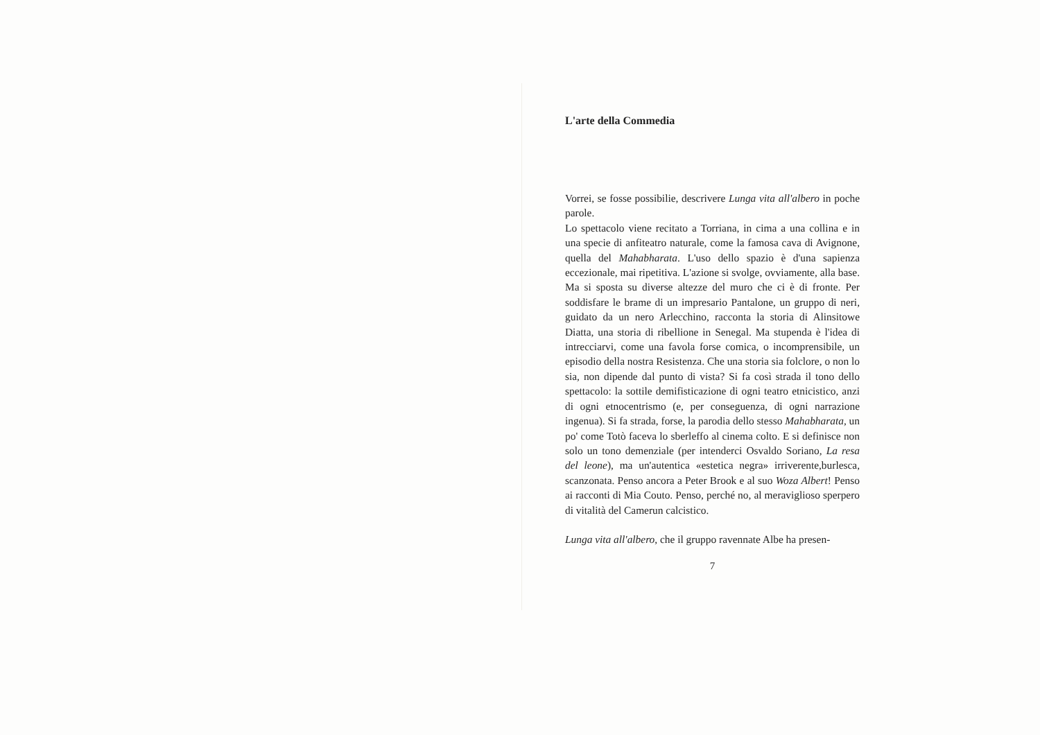L'arte della Commedia
Vorrei, se fosse possibilie, descrivere Lunga vita all'albero in poche parole.
Lo spettacolo viene recitato a Torriana, in cima a una collina e in una specie di anfiteatro naturale, come la famosa cava di Avignone, quella del Mahabharata. L'uso dello spazio è d'una sapienza eccezionale, mai ripetitiva. L'azione si svolge, ovviamente, alla base. Ma si sposta su diverse altezze del muro che ci è di fronte. Per soddisfare le brame di un impresario Pantalone, un gruppo di neri, guidato da un nero Arlecchino, racconta la storia di Alinsitowe Diatta, una storia di ribellione in Senegal. Ma stupenda è l'idea di intrecciarvi, come una favola forse comica, o incomprensibile, un episodio della nostra Resistenza. Che una storia sia folclore, o non lo sia, non dipende dal punto di vista? Si fa così strada il tono dello spettacolo: la sottile demifisticazione di ogni teatro etnicistico, anzi di ogni etnocentrismo (e, per conseguenza, di ogni narrazione ingenua). Si fa strada, forse, la parodia dello stesso Mahabharata, un po' come Totò faceva lo sberleffo al cinema colto. E si definisce non solo un tono demenziale (per intenderci Osvaldo Soriano, La resa del leone), ma un'autentica «estetica negra» irriverente,burlesca, scanzonata. Penso ancora a Peter Brook e al suo Woza Albert! Penso ai racconti di Mia Couto. Penso, perché no, al meraviglioso sperpero di vitalità del Camerun calcistico.
Lunga vita all'albero, che il gruppo ravennate Albe ha presen-
7